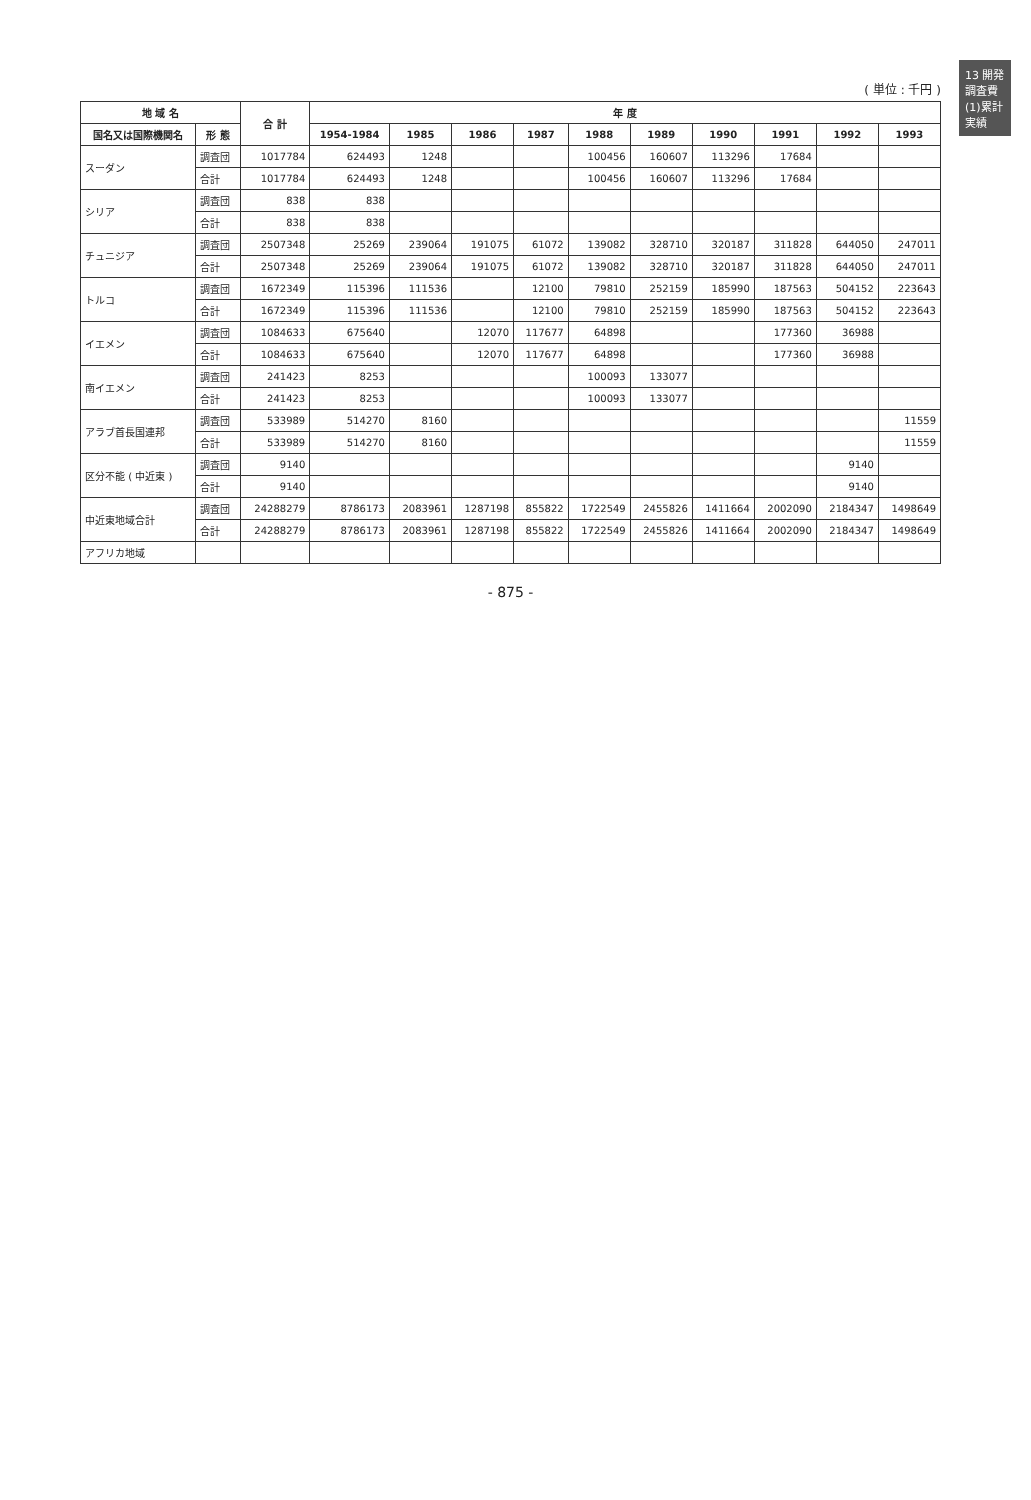13 開発調査費 (1)累計実績
( 単位 : 千円 )
| 地 域 名 | | 合 計 | 年 度 | | | | | | | | | |
| --- | --- | --- | --- | --- | --- | --- | --- | --- | --- | --- | --- | --- |
| 国名又は国際機関名 | 形 態 | | 1954-1984 | 1985 | 1986 | 1987 | 1988 | 1989 | 1990 | 1991 | 1992 | 1993 |
| スーダン | 調査団 | 1017784 | 624493 | 1248 | | | 100456 | 160607 | 113296 | 17684 | | |
| | 合計 | 1017784 | 624493 | 1248 | | | 100456 | 160607 | 113296 | 17684 | | |
| シリア | 調査団 | 838 | 838 | | | | | | | | | |
| | 合計 | 838 | 838 | | | | | | | | | |
| チュニジア | 調査団 | 2507348 | 25269 | 239064 | 191075 | 61072 | 139082 | 328710 | 320187 | 311828 | 644050 | 247011 |
| | 合計 | 2507348 | 25269 | 239064 | 191075 | 61072 | 139082 | 328710 | 320187 | 311828 | 644050 | 247011 |
| トルコ | 調査団 | 1672349 | 115396 | 111536 | | 12100 | 79810 | 252159 | 185990 | 187563 | 504152 | 223643 |
| | 合計 | 1672349 | 115396 | 111536 | | 12100 | 79810 | 252159 | 185990 | 187563 | 504152 | 223643 |
| イエメン | 調査団 | 1084633 | 675640 | | 12070 | 117677 | 64898 | | | 177360 | 36988 | |
| | 合計 | 1084633 | 675640 | | 12070 | 117677 | 64898 | | | 177360 | 36988 | |
| 南イエメン | 調査団 | 241423 | 8253 | | | | 100093 | 133077 | | | | |
| | 合計 | 241423 | 8253 | | | | 100093 | 133077 | | | | |
| アラブ首長国連邦 | 調査団 | 533989 | 514270 | 8160 | | | | | | | | 11559 |
| | 合計 | 533989 | 514270 | 8160 | | | | | | | | 11559 |
| 区分不能 ( 中近東 ) | 調査団 | 9140 | | | | | | | | | 9140 | |
| | 合計 | 9140 | | | | | | | | | 9140 | |
| 中近東地域合計 | 調査団 | 24288279 | 8786173 | 2083961 | 1287198 | 855822 | 1722549 | 2455826 | 1411664 | 2002090 | 2184347 | 1498649 |
| | 合計 | 24288279 | 8786173 | 2083961 | 1287198 | 855822 | 1722549 | 2455826 | 1411664 | 2002090 | 2184347 | 1498649 |
| アフリカ地域 | | | | | | | | | | | | |
- 875 -